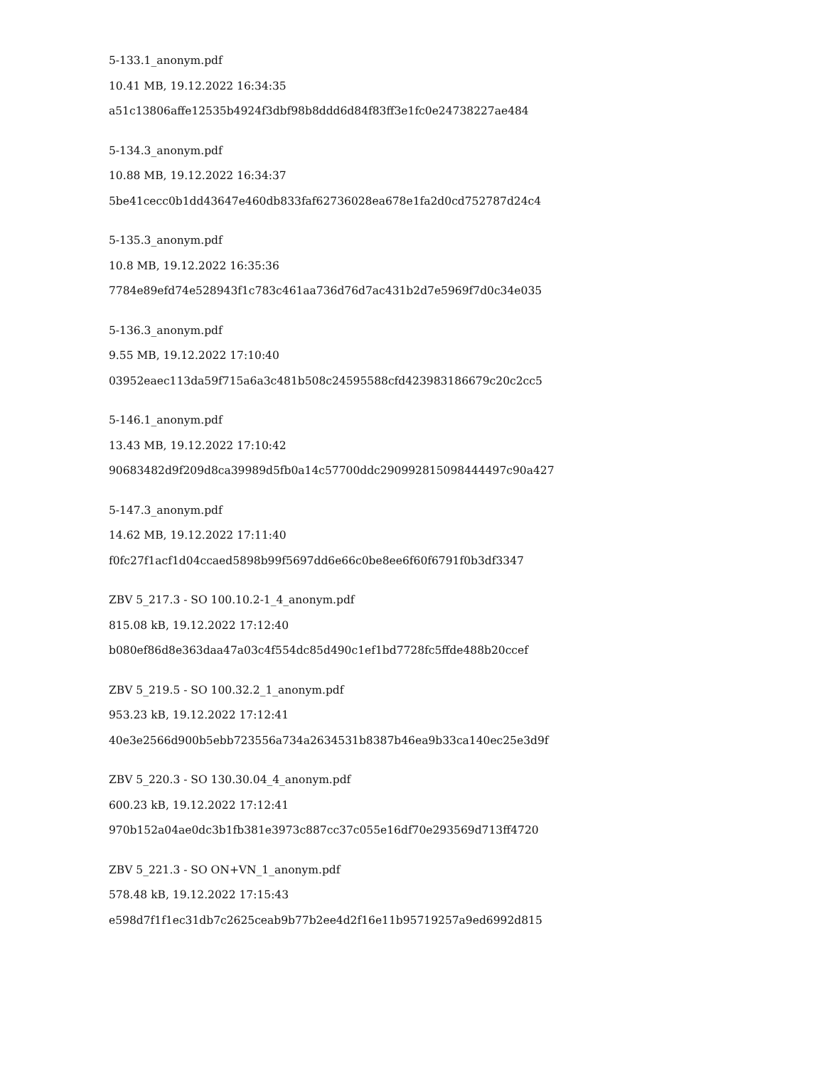5-133.1_anonym.pdf
10.41 MB, 19.12.2022 16:34:35
a51c13806affe12535b4924f3dbf98b8ddd6d84f83ff3e1fc0e24738227ae484
5-134.3_anonym.pdf
10.88 MB, 19.12.2022 16:34:37
5be41cecc0b1dd43647e460db833faf62736028ea678e1fa2d0cd752787d24c4
5-135.3_anonym.pdf
10.8 MB, 19.12.2022 16:35:36
7784e89efd74e528943f1c783c461aa736d76d7ac431b2d7e5969f7d0c34e035
5-136.3_anonym.pdf
9.55 MB, 19.12.2022 17:10:40
03952eaec113da59f715a6a3c481b508c24595588cfd423983186679c20c2cc5
5-146.1_anonym.pdf
13.43 MB, 19.12.2022 17:10:42
90683482d9f209d8ca39989d5fb0a14c57700ddc290992815098444497c90a427
5-147.3_anonym.pdf
14.62 MB, 19.12.2022 17:11:40
f0fc27f1acf1d04ccaed5898b99f5697dd6e66c0be8ee6f60f6791f0b3df3347
ZBV 5_217.3 - SO 100.10.2-1_4_anonym.pdf
815.08 kB, 19.12.2022 17:12:40
b080ef86d8e363daa47a03c4f554dc85d490c1ef1bd7728fc5ffde488b20ccef
ZBV 5_219.5 - SO 100.32.2_1_anonym.pdf
953.23 kB, 19.12.2022 17:12:41
40e3e2566d900b5ebb723556a734a2634531b8387b46ea9b33ca140ec25e3d9f
ZBV 5_220.3 - SO 130.30.04_4_anonym.pdf
600.23 kB, 19.12.2022 17:12:41
970b152a04ae0dc3b1fb381e3973c887cc37c055e16df70e293569d713ff4720
ZBV 5_221.3 - SO ON+VN_1_anonym.pdf
578.48 kB, 19.12.2022 17:15:43
e598d7f1f1ec31db7c2625ceab9b77b2ee4d2f16e11b95719257a9ed6992d815